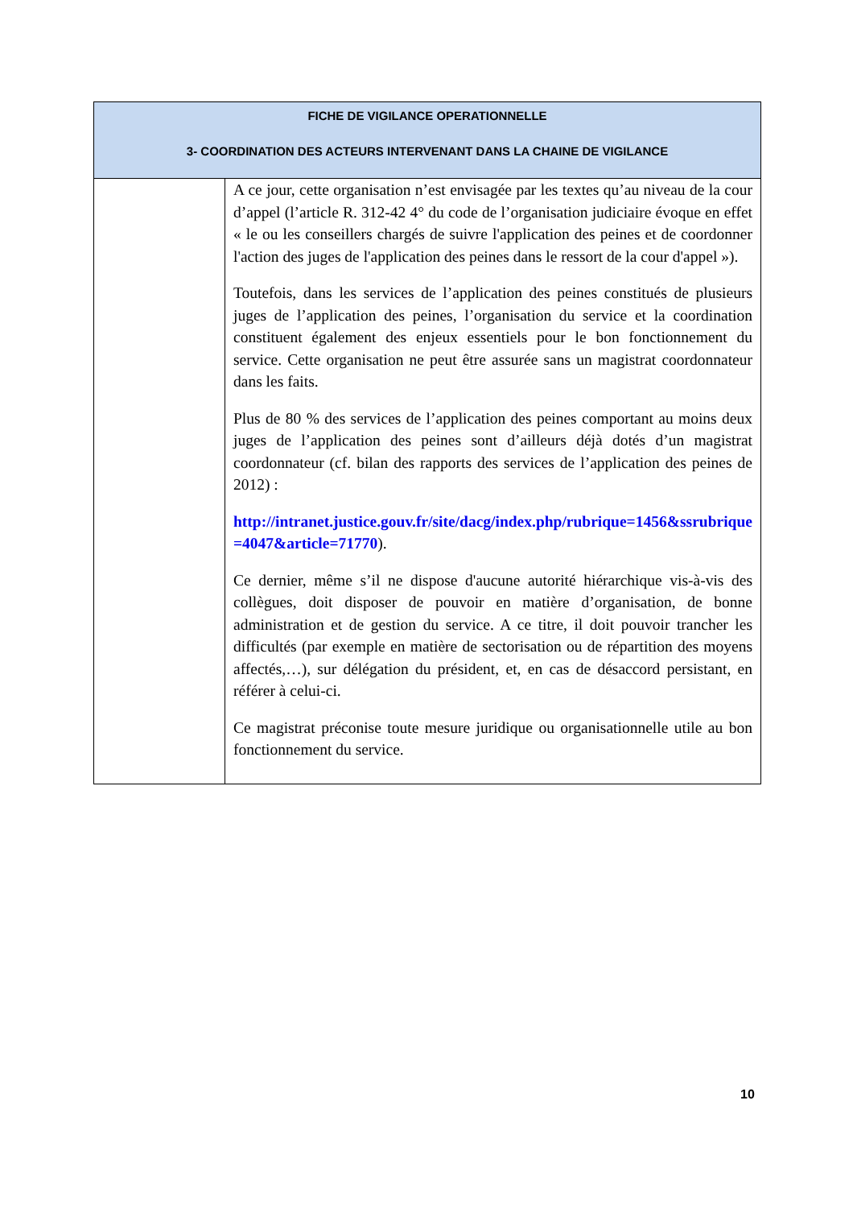| FICHE DE VIGILANCE OPERATIONNELLE 3- COORDINATION DES ACTEURS INTERVENANT DANS LA CHAINE DE VIGILANCE | |
| --- | --- |
| | A ce jour, cette organisation n’est envisagée par les textes qu’au niveau de la cour d’appel (l’article R. 312-42 4° du code de l’organisation judiciaire évoque en effet « le ou les conseillers chargés de suivre l'application des peines et de coordonner l'action des juges de l'application des peines dans le ressort de la cour d'appel »). Toutefois, dans les services de l’application des peines constitués de plusieurs juges de l’application des peines, l’organisation du service et la coordination constituent également des enjeux essentiels pour le bon fonctionnement du service. Cette organisation ne peut être assurée sans un magistrat coordonnateur dans les faits. Plus de 80 % des services de l’application des peines comportant au moins deux juges de l’application des peines sont d’ailleurs déjà dotés d’un magistrat coordonnateur (cf. bilan des rapports des services de l’application des peines de 2012) : http://intranet.justice.gouv.fr/site/dacg/index.php/rubrique=1456&ssrubrique=4047&article=71770 ). Ce dernier, même s’il ne dispose d'aucune autorité hiérarchique vis-à-vis des collègues, doit disposer de pouvoir en matière d’organisation, de bonne administration et de gestion du service. A ce titre, il doit pouvoir trancher les difficultés (par exemple en matière de sectorisation ou de répartition des moyens affectés,…), sur délégation du président, et, en cas de désaccord persistant, en référer à celui-ci. Ce magistrat préconise toute mesure juridique ou organisationnelle utile au bon fonctionnement du service. |
10